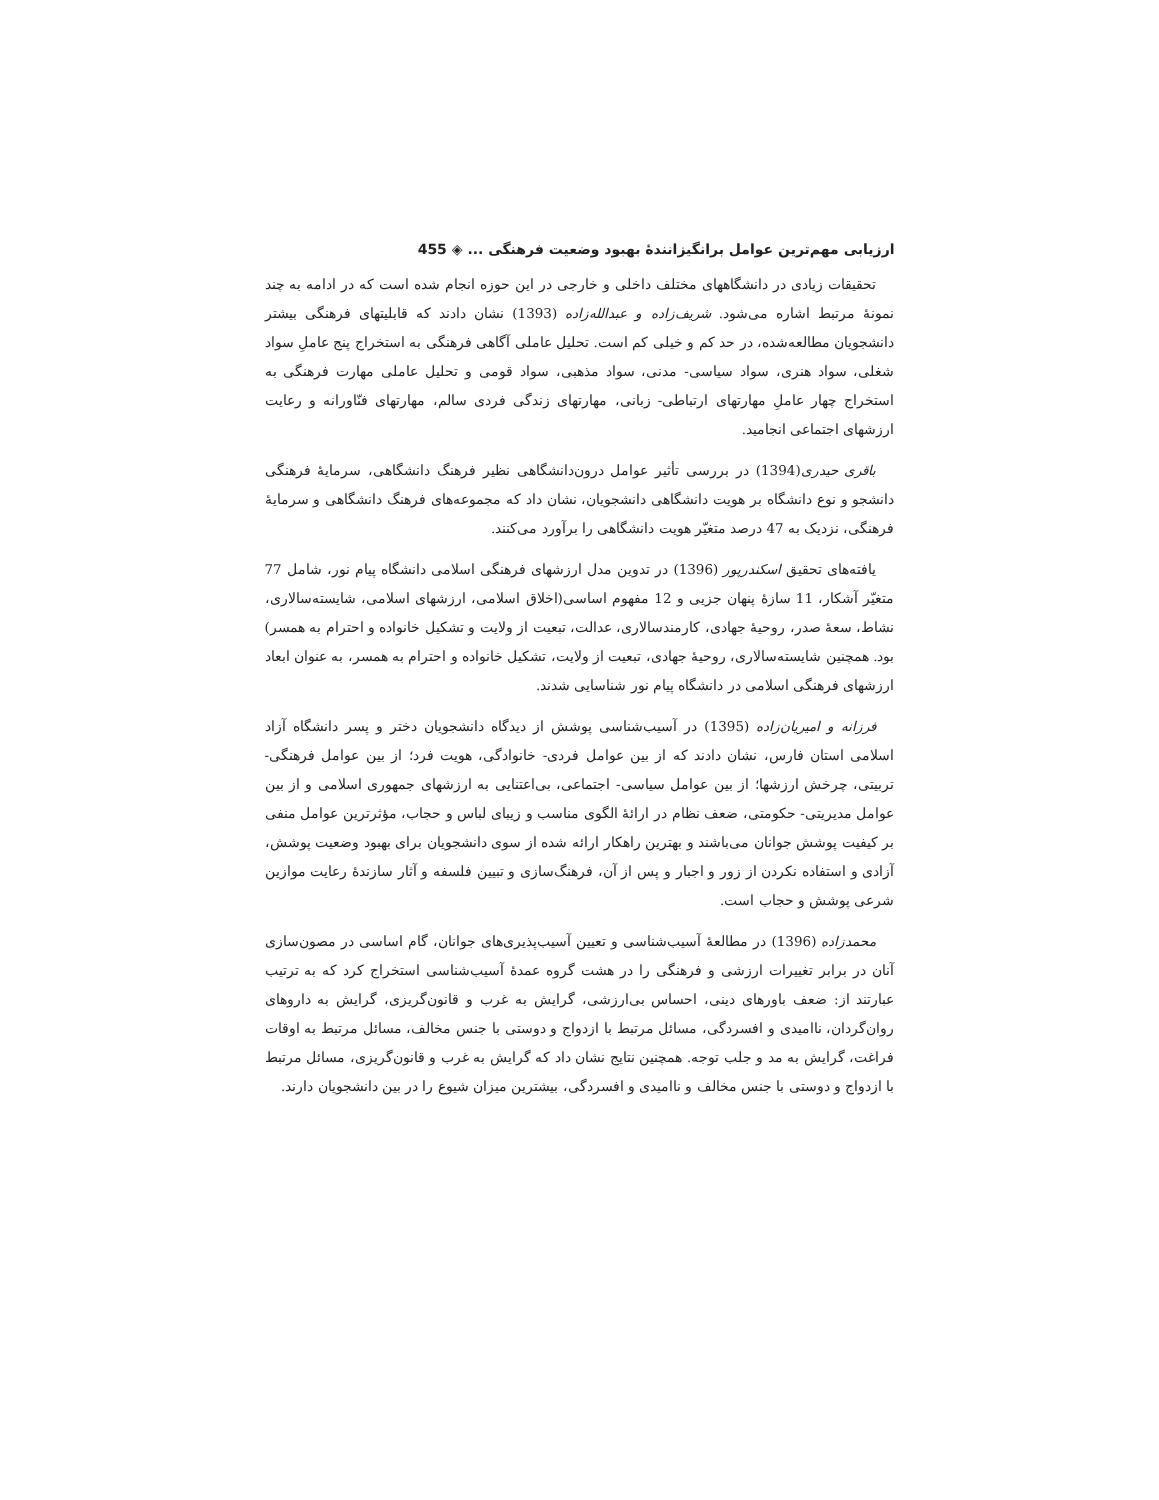ارزیابی مهم‌ترین عوامل برانگیزانندۀ بهبود وضعیت فرهنگی ... ◈ 455
تحقیقات زیادی در دانشگاههای مختلف داخلی و خارجی در این حوزه انجام شده است که در ادامه به چند نمونۀ مرتبط اشاره می‌شود. شریف‌زاده و عبدالله‌زاده (1393) نشان دادند که قابلیتهای فرهنگی بیشتر دانشجویان مطالعه‌شده، در حد کم و خیلی کم است. تحلیل عاملی آگاهی فرهنگی به استخراج پنج عاملِ سواد شغلی، سواد هنری، سواد سیاسی- مدنی، سواد مذهبی، سواد قومی و تحلیل عاملی مهارت فرهنگی به استخراج چهار عاملِ مهارتهای ارتباطی- زبانی، مهارتهای زندگی فردی سالم، مهارتهای فنّاورانه و رعایت ارزشهای اجتماعی انجامید.
باقری حیدری(1394) در بررسی تأثیر عوامل درون‌دانشگاهی نظیر فرهنگ دانشگاهی، سرمایۀ فرهنگی دانشجو و نوع دانشگاه بر هویت دانشگاهی دانشجویان، نشان داد که مجموعه‌های فرهنگ دانشگاهی و سرمایۀ فرهنگی، نزدیک به 47 درصد متغیّر هویت دانشگاهی را برآورد می‌کنند.
یافته‌های تحقیق اسکندرپور (1396) در تدوین مدل ارزشهای فرهنگی اسلامی دانشگاه پیام نور، شامل 77 متغیّر آشکار، 11 سازۀ پنهان جزیی و 12 مفهوم اساسی(اخلاق اسلامی، ارزشهای اسلامی، شایسته‌سالاری، نشاط، سعۀ صدر، روحیۀ جهادی، کارمندسالاری، عدالت، تبعیت از ولایت و تشکیل خانواده و احترام به همسر) بود. همچنین شایسته‌سالاری، روحیۀ جهادی، تبعیت از ولایت، تشکیل خانواده و احترام به همسر، به عنوان ابعاد ارزشهای فرهنگی اسلامی در دانشگاه پیام نور شناسایی شدند.
فرزانه و امیریان‌زاده (1395) در آسیب‌شناسی پوشش از دیدگاه دانشجویان دختر و پسر دانشگاه آزاد اسلامی استان فارس، نشان دادند که از بین عوامل فردی- خانوادگی، هویت فرد؛ از بین عوامل فرهنگی- تربیتی، چرخش ارزشها؛ از بین عوامل سیاسی- اجتماعی، بی‌اعتنایی به ارزشهای جمهوری اسلامی و از بین عوامل مدیریتی- حکومتی، ضعف نظام در ارائۀ الگوی مناسب و زیبای لباس و حجاب، مؤثرترین عوامل منفی بر کیفیت پوشش جوانان می‌باشند و بهترین راهکار ارائه شده از سوی دانشجویان برای بهبود وضعیت پوشش، آزادی و استفاده نکردن از زور و اجبار و پس از آن، فرهنگ‌سازی و تبیین فلسفه و آثار سازندۀ رعایت موازین شرعی پوشش و حجاب است.
محمدزاده (1396) در مطالعۀ آسیب‌شناسی و تعیین آسیب‌پذیری‌های جوانان، گام اساسی در مصون‌سازی آنان در برابر تغییرات ارزشی و فرهنگی را در هشت گروه عمدۀ آسیب‌شناسی استخراج کرد که به ترتیب عبارتند از: ضعف باورهای دینی، احساس بی‌ارزشی، گرایش به غرب و قانون‌گریزی، گرایش به داروهای روان‌گردان، ناامیدی و افسردگی، مسائل مرتبط با ازدواج و دوستی با جنس مخالف، مسائل مرتبط به اوقات فراغت، گرایش به مد و جلب توجه. همچنین نتایج نشان داد که گرایش به غرب و قانون‌گریزی، مسائل مرتبط با ازدواج و دوستی با جنس مخالف و ناامیدی و افسردگی، بیشترین میزان شیوع را در بین دانشجویان دارند.